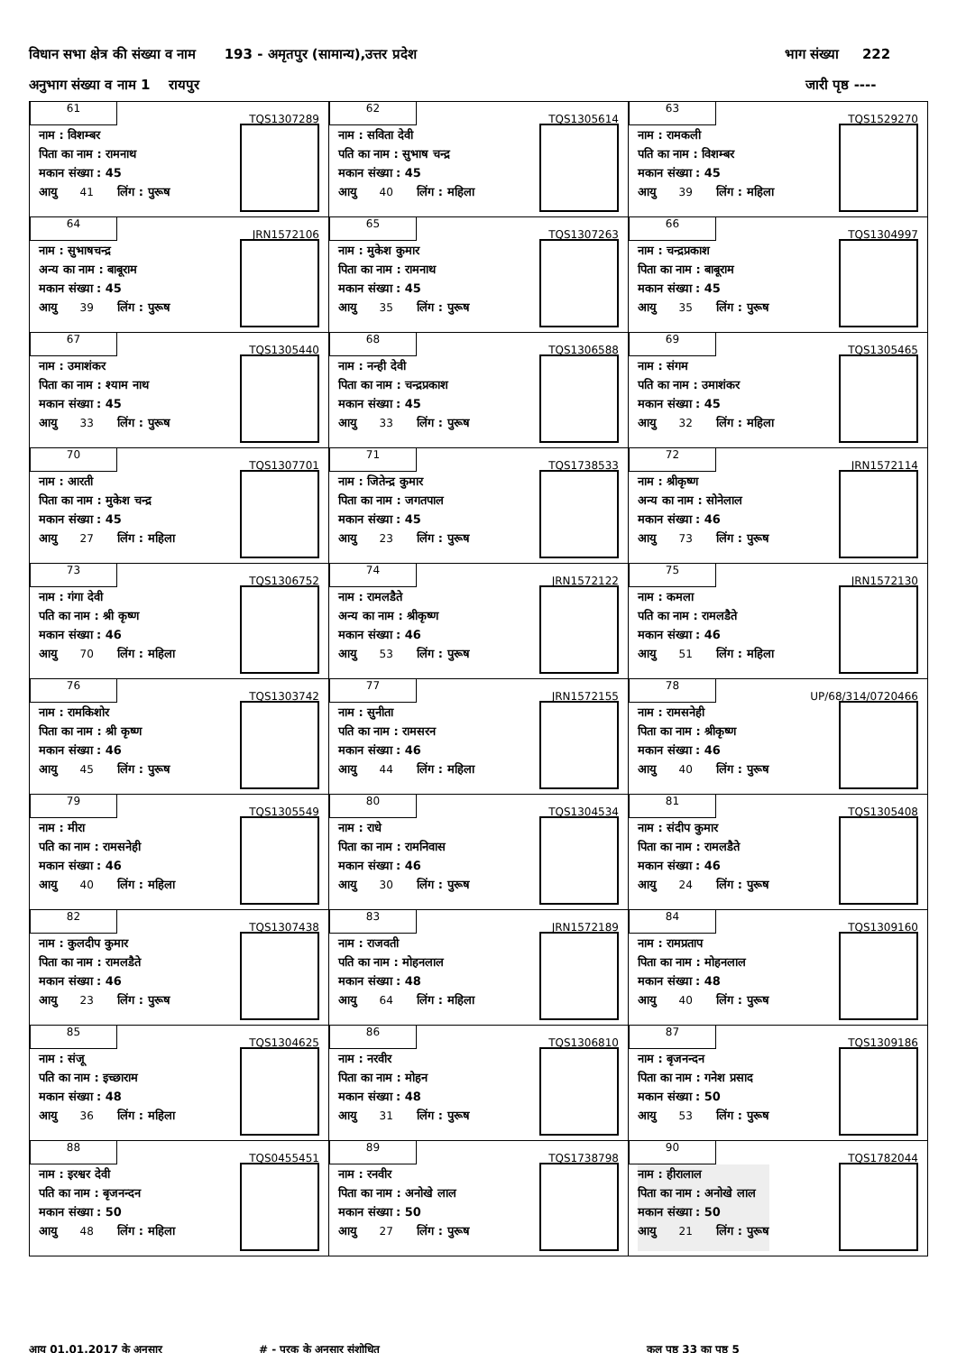विधान सभा क्षेत्र की संख्या व नाम 193 - अमृतपुर (सामान्य),उत्तर प्रदेश भाग संख्या 222
अनुभाग संख्या व नाम 1 रायपुर जारी पृष्ठ ----
| 61 TQS1307289 नाम : विशम्बर पिता का नाम : रामनाथ मकान संख्या : 45 आयु 41 लिंग : पुरूष | 62 TQS1305614 नाम : सविता देवी पति का नाम : सुभाष चन्द्र मकान संख्या : 45 आयु 40 लिंग : महिला | 63 TQS1529270 नाम : रामकली पति का नाम : विशम्बर मकान संख्या : 45 आयु 39 लिंग : महिला |
| 64 JRN1572106 नाम : सुभाषचन्द्र अन्य का नाम : बाबूराम मकान संख्या : 45 आयु 39 लिंग : पुरूष | 65 TQS1307263 नाम : मुकेश कुमार पिता का नाम : रामनाथ मकान संख्या : 45 आयु 35 लिंग : पुरूष | 66 TQS1304997 नाम : चन्द्रप्रकाश पिता का नाम : बाबूराम मकान संख्या : 45 आयु 35 लिंग : पुरूष |
| 67 TQS1305440 नाम : उमाशंकर पिता का नाम : श्याम नाथ मकान संख्या : 45 आयु 33 लिंग : पुरूष | 68 TQS1306588 नाम : नन्ही देवी पिता का नाम : चन्द्रप्रकाश मकान संख्या : 45 आयु 33 लिंग : पुरूष | 69 TQS1305465 नाम : संगम पति का नाम : उमाशंकर मकान संख्या : 45 आयु 32 लिंग : महिला |
| 70 TQS1307701 नाम : आरती पिता का नाम : मुकेश चन्द्र मकान संख्या : 45 आयु 27 लिंग : महिला | 71 TQS1738533 नाम : जितेन्द्र कुमार पिता का नाम : जगतपाल मकान संख्या : 45 आयु 23 लिंग : पुरूष | 72 JRN1572114 नाम : श्रीकृष्ण अन्य का नाम : सोनेलाल मकान संख्या : 46 आयु 73 लिंग : पुरूष |
| 73 TQS1306752 नाम : गंगा देवी पति का नाम : श्री कृष्ण मकान संख्या : 46 आयु 70 लिंग : महिला | 74 JRN1572122 नाम : रामलडैते अन्य का नाम : श्रीकृष्ण मकान संख्या : 46 आयु 53 लिंग : पुरूष | 75 JRN1572130 नाम : कमला पति का नाम : रामलडैते मकान संख्या : 46 आयु 51 लिंग : महिला |
| 76 TQS1303742 नाम : रामकिशोर पिता का नाम : श्री कृष्ण मकान संख्या : 46 आयु 45 लिंग : पुरूष | 77 JRN1572155 नाम : सुनीता पति का नाम : रामसरन मकान संख्या : 46 आयु 44 लिंग : महिला | 78 UP/68/314/0720466 नाम : रामसनेही पिता का नाम : श्रीकृष्ण मकान संख्या : 46 आयु 40 लिंग : पुरूष |
| 79 TQS1305549 नाम : मीरा पति का नाम : रामसनेही मकान संख्या : 46 आयु 40 लिंग : महिला | 80 TQS1304534 नाम : राधे पिता का नाम : रामनिवास मकान संख्या : 46 आयु 30 लिंग : पुरूष | 81 TQS1305408 नाम : संदीप कुमार पिता का नाम : रामलडैते मकान संख्या : 46 आयु 24 लिंग : पुरूष |
| 82 TQS1307438 नाम : कुलदीप कुमार पिता का नाम : रामलडैते मकान संख्या : 46 आयु 23 लिंग : पुरूष | 83 JRN1572189 नाम : राजवती पति का नाम : मोहनलाल मकान संख्या : 48 आयु 64 लिंग : महिला | 84 TQS1309160 नाम : रामप्रताप पिता का नाम : मोहनलाल मकान संख्या : 48 आयु 40 लिंग : पुरूष |
| 85 TQS1304625 नाम : संजू पति का नाम : इच्छाराम मकान संख्या : 48 आयु 36 लिंग : महिला | 86 TQS1306810 नाम : नरवीर पिता का नाम : मोहन मकान संख्या : 48 आयु 31 लिंग : पुरूष | 87 TQS1309186 नाम : बृजनन्दन पिता का नाम : गनेश प्रसाद मकान संख्या : 50 आयु 53 लिंग : पुरूष |
| 88 TQS0455451 नाम : इरश्वर देवी पति का नाम : बृजनन्दन मकान संख्या : 50 आयु 48 लिंग : महिला | 89 TQS1738798 नाम : रनवीर पिता का नाम : अनोखे लाल मकान संख्या : 50 आयु 27 लिंग : पुरूष | 90 TQS1782044 नाम : हीरालाल पिता का नाम : अनोखे लाल मकान संख्या : 50 आयु 21 लिंग : पुरूष |
आयु 01.01.2017 के अनुसार # - पूरक के अनुसार संशोधित कुल पृष्ठ 33 का पृष्ठ 5